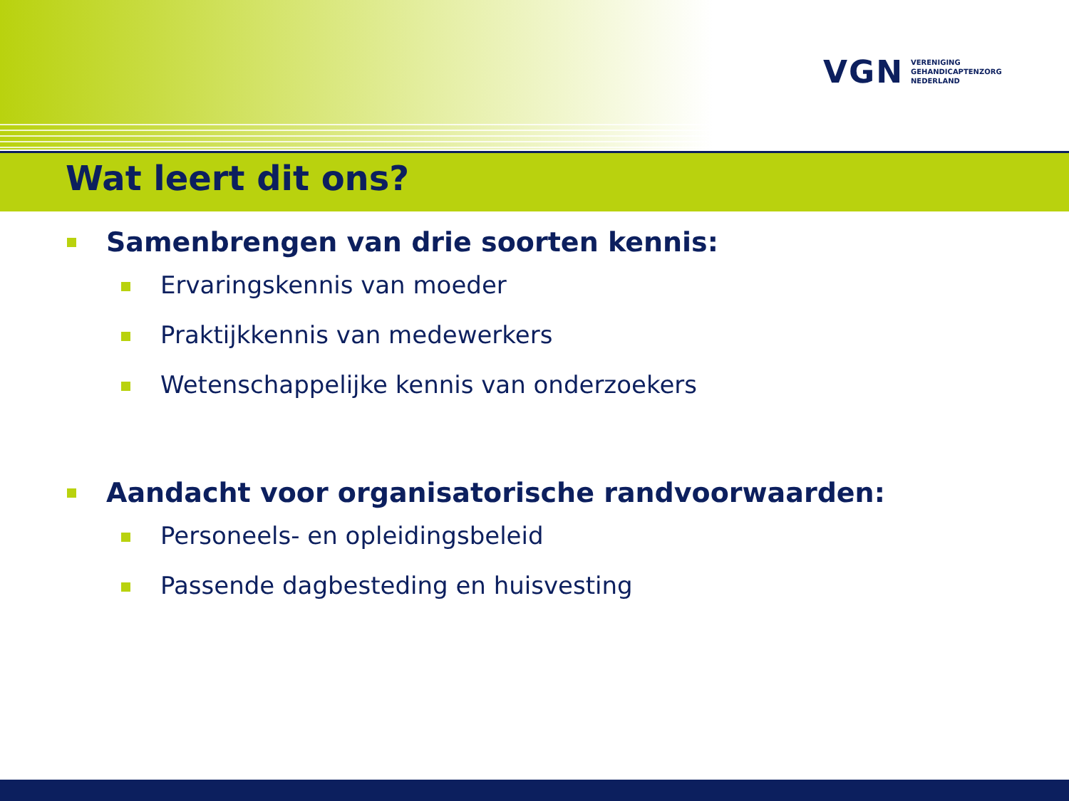VGN VERENIGING
GEHANDICAPTENZORG
NEDERLAND
Wat leert dit ons?
Samenbrengen van drie soorten kennis:
Ervaringskennis van moeder
Praktijkkennis van medewerkers
Wetenschappelijke kennis van onderzoekers
Aandacht voor organisatorische randvoorwaarden:
Personeels- en opleidingsbeleid
Passende dagbesteding en huisvesting